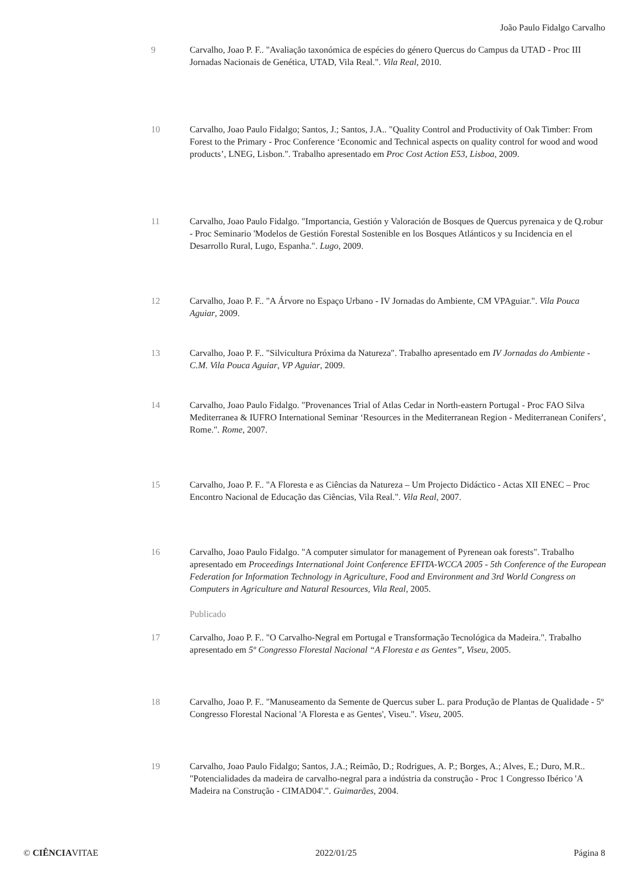João Paulo Fidalgo Carvalho
9 Carvalho, Joao P. F.. "Avaliação taxonómica de espécies do género Quercus do Campus da UTAD - Proc III Jornadas Nacionais de Genética, UTAD, Vila Real.". Vila Real, 2010.
10 Carvalho, Joao Paulo Fidalgo; Santos, J.; Santos, J.A.. "Quality Control and Productivity of Oak Timber: From Forest to the Primary - Proc Conference ‘Economic and Technical aspects on quality control for wood and wood products’, LNEG, Lisbon.". Trabalho apresentado em Proc Cost Action E53, Lisboa, 2009.
11 Carvalho, Joao Paulo Fidalgo. "Importancia, Gestión y Valoración de Bosques de Quercus pyrenaica y de Q.robur - Proc Seminario 'Modelos de Gestión Forestal Sostenible en los Bosques Atlánticos y su Incidencia en el Desarrollo Rural, Lugo, Espanha.". Lugo, 2009.
12 Carvalho, Joao P. F.. "A Árvore no Espaço Urbano - IV Jornadas do Ambiente, CM VPAguiar.". Vila Pouca Aguiar, 2009.
13 Carvalho, Joao P. F.. "Silvicultura Próxima da Natureza". Trabalho apresentado em IV Jornadas do Ambiente - C.M. Vila Pouca Aguiar, VP Aguiar, 2009.
14 Carvalho, Joao Paulo Fidalgo. "Provenances Trial of Atlas Cedar in North-eastern Portugal - Proc FAO Silva Mediterranea & IUFRO International Seminar ‘Resources in the Mediterranean Region - Mediterranean Conifers’, Rome.". Rome, 2007.
15 Carvalho, Joao P. F.. "A Floresta e as Ciências da Natureza – Um Projecto Didáctico - Actas XII ENEC – Proc Encontro Nacional de Educação das Ciências, Vila Real.". Vila Real, 2007.
16 Carvalho, Joao Paulo Fidalgo. "A computer simulator for management of Pyrenean oak forests". Trabalho apresentado em Proceedings International Joint Conference EFITA-WCCA 2005 - 5th Conference of the European Federation for Information Technology in Agriculture, Food and Environment and 3rd World Congress on Computers in Agriculture and Natural Resources, Vila Real, 2005.
Publicado
17 Carvalho, Joao P. F.. "O Carvalho-Negral em Portugal e Transformação Tecnológica da Madeira.". Trabalho apresentado em 5º Congresso Florestal Nacional “A Floresta e as Gentes”, Viseu, 2005.
18 Carvalho, Joao P. F.. "Manuseamento da Semente de Quercus suber L. para Produção de Plantas de Qualidade - 5º Congresso Florestal Nacional 'A Floresta e as Gentes', Viseu.". Viseu, 2005.
19 Carvalho, Joao Paulo Fidalgo; Santos, J.A.; Reimão, D.; Rodrigues, A. P.; Borges, A.; Alves, E.; Duro, M.R.. "Potencialidades da madeira de carvalho-negral para a indústria da construção - Proc 1 Congresso Ibérico 'A Madeira na Construção - CIMAD04'.". Guimarães, 2004.
© CIÊNCIAVITAE 2022/01/25 Página 8